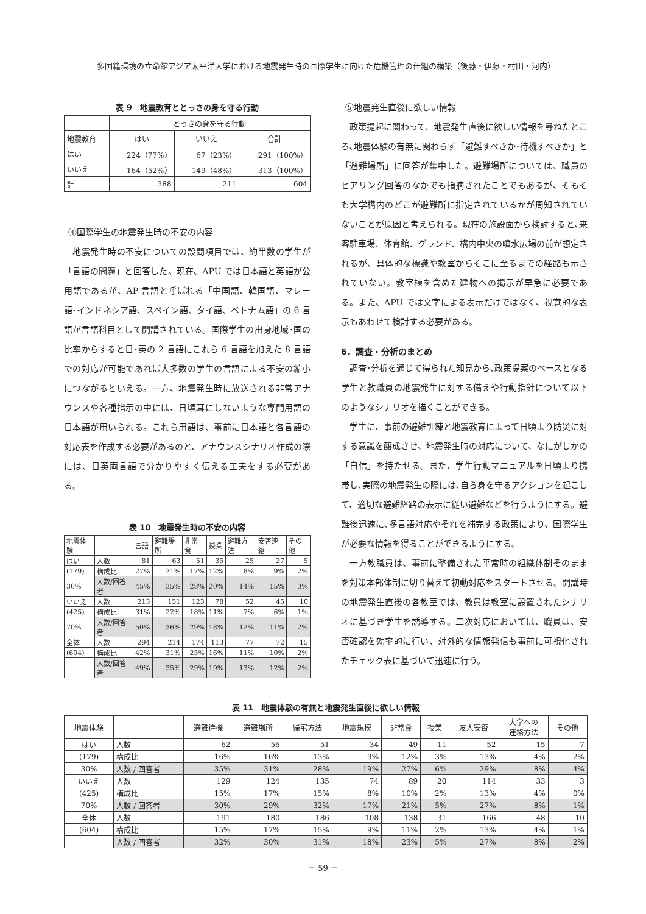多国籍環境の立命館アジア太平洋大学における地震発生時の国際学生に向けた危機管理の仕組の構築（後藤・伊藤・村田・河内）
表 9　地震教育ととっさの身を守る行動
| | とっさの身を守る行動 | | |
| 地震教育 | はい | いいえ | 合計 |
| はい | 224（77%） | 67（23%） | 291（100%） |
| いいえ | 164（52%） | 149（48%） | 313（100%） |
| 計 | 388 | 211 | 604 |
④国際学生の地震発生時の不安の内容
地震発生時の不安についての設問項目では、約半数の学生が「言語の問題」と回答した。現在、APU では日本語と英語が公用語であるが、AP 言語と呼ばれる「中国語、韓国語、マレー語･インドネシア語、スペイン語、タイ語、ベトナム語」の 6 言語が言語科目として開講されている。国際学生の出身地域･国の比率からすると日･英の 2 言語にこれら 6 言語を加えた 8 言語での対応が可能であれば大多数の学生の言語による不安の縮小につながるといえる。一方、地震発生時に放送される非常アナウンスや各種指示の中には、日頃耳にしないような専門用語の日本語が用いられる。これら用語は、事前に日本語と各言語の対応表を作成する必要があるのと、アナウンスシナリオ作成の際には、日英両言語で分かりやすく伝える工夫をする必要がある。
表 10　地震発生時の不安の内容
| 地震体験 | | 言語 | 避難場所 | 非常食 | 授業 | 避難方法 | 安否連絡 | その他 |
| はい | 人数 | 81 | 63 | 51 | 35 | 25 | 27 | 5 |
| (179) | 構成比 | 27% | 21% | 17% | 12% | 8% | 9% | 2% |
| 30% | 人数/回答者 | 45% | 35% | 28% | 20% | 14% | 15% | 3% |
| いいえ | 人数 | 213 | 151 | 123 | 78 | 52 | 45 | 10 |
| (425) | 構成比 | 31% | 22% | 18% | 11% | 7% | 6% | 1% |
| 70% | 人数/回答者 | 50% | 36% | 29% | 18% | 12% | 11% | 2% |
| 全体 | 人数 | 294 | 214 | 174 | 113 | 77 | 72 | 15 |
| (604) | 構成比 | 42% | 31% | 25% | 16% | 11% | 10% | 2% |
| | 人数/回答者 | 49% | 35% | 29% | 19% | 13% | 12% | 2% |
⑤地震発生直後に欲しい情報
政策提起に関わって、地震発生直後に欲しい情報を尋ねたところ､地震体験の有無に関わらず「避難すべきか･待機すべきか」と「避難場所」に回答が集中した。避難場所については、職員のヒアリング回答のなかでも指摘されたことでもあるが、そもそも大学構内のどこが避難所に指定されているかが周知されていないことが原因と考えられる。現在の施設面から検討すると､来客駐車場、体育館、グランド、構内中央の噴水広場の前が想定されるが、具体的な標識や教室からそこに至るまでの経路も示されていない。教室棟を含めた建物への掲示が早急に必要である。また、APU では文字による表示だけではなく、視覚的な表示もあわせて検討する必要がある。
6．調査・分析のまとめ
調査･分析を通じて得られた知見から､政策提案のベースとなる学生と教職員の地震発生に対する備えや行動指針について以下のようなシナリオを描くことができる。
学生に、事前の避難訓練と地震教育によって日頃より防災に対する意識を醸成させ、地震発生時の対応について、なにがしかの「自信」を持たせる。また、学生行動マニュアルを日頃より携帯し､実際の地震発生の際には､自ら身を守るアクションを起こして、適切な避難経路の表示に従い避難などを行うようにする。避難後迅速に､多言語対応やそれを補完する政策により、国際学生が必要な情報を得ることができるようにする。
一方教職員は、事前に整備された平常時の組織体制そのままを対策本部体制に切り替えて初動対応をスタートさせる。開講時の地震発生直後の各教室では、教員は教室に設置されたシナリオに基づき学生を誘導する。二次対応においては、職員は、安否確認を効率的に行い、対外的な情報発信も事前に可視化されたチェック表に基づいて迅速に行う。
表 11　地震体験の有無と地震発生直後に欲しい情報
| 地震体験 | | 避難待機 | 避難場所 | 帰宅方法 | 地震規模 | 非常食 | 授業 | 友人安否 | 大学への 連絡方法 | その他 |
| はい | 人数 | 62 | 56 | 51 | 34 | 49 | 11 | 52 | 15 | 7 |
| (179) | 構成比 | 16% | 16% | 13% | 9% | 12% | 3% | 13% | 4% | 2% |
| 30% | 人数 / 回答者 | 35% | 31% | 28% | 19% | 27% | 6% | 29% | 8% | 4% |
| いいえ | 人数 | 129 | 124 | 135 | 74 | 89 | 20 | 114 | 33 | 3 |
| (425) | 構成比 | 15% | 17% | 15% | 8% | 10% | 2% | 13% | 4% | 0% |
| 70% | 人数 / 回答者 | 30% | 29% | 32% | 17% | 21% | 5% | 27% | 8% | 1% |
| 全体 | 人数 | 191 | 180 | 186 | 108 | 138 | 31 | 166 | 48 | 10 |
| (604) | 構成比 | 15% | 17% | 15% | 9% | 11% | 2% | 13% | 4% | 1% |
| | 人数 / 回答者 | 32% | 30% | 31% | 18% | 23% | 5% | 27% | 8% | 2% |
－ 59 －